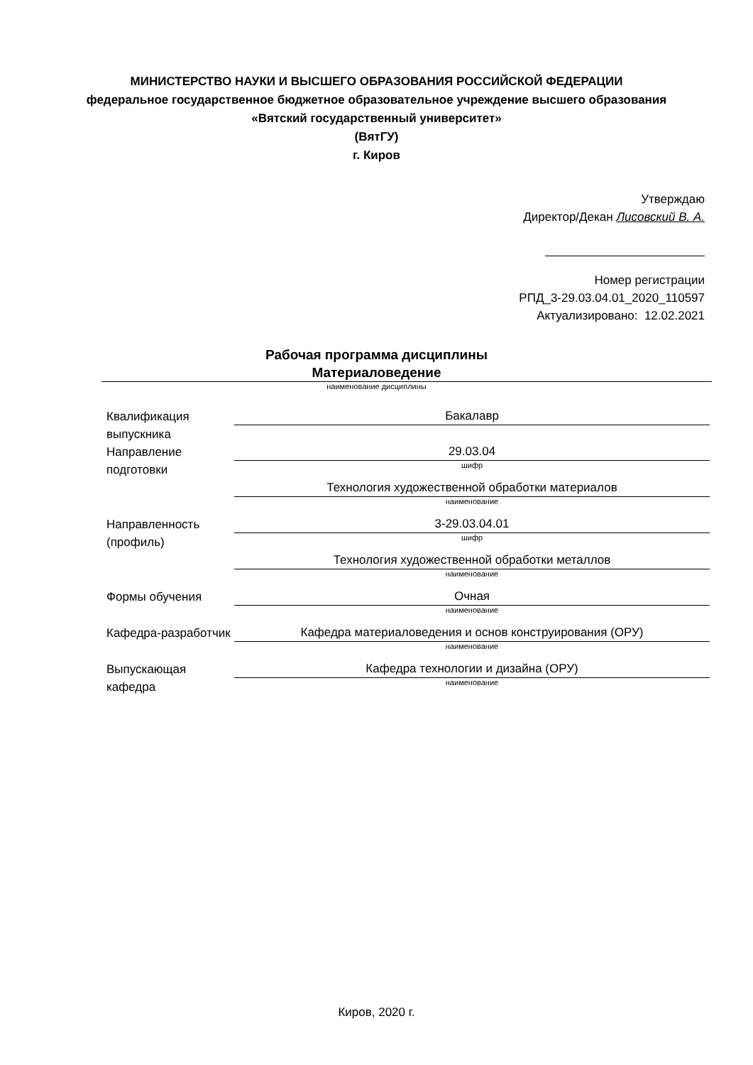МИНИСТЕРСТВО НАУКИ И ВЫСШЕГО ОБРАЗОВАНИЯ РОССИЙСКОЙ ФЕДЕРАЦИИ
федеральное государственное бюджетное образовательное учреждение высшего образования «Вятский государственный университет»
(ВятГУ)
г. Киров
Утверждаю
Директор/Декан Лисовский В. А.
Номер регистрации
РПД_3-29.03.04.01_2020_110597
Актуализировано: 12.02.2021
Рабочая программа дисциплины
Материаловедение
наименование дисциплины
| Квалификация выпускника | Бакалавр |
| Направление подготовки | 29.03.04 шифр |
| | Технология художественной обработки материалов наименование |
| Направленность (профиль) | 3-29.03.04.01 шифр |
| | Технология художественной обработки металлов наименование |
| Формы обучения | Очная наименование |
| Кафедра-разработчик | Кафедра материаловедения и основ конструирования (ОРУ) наименование |
| Выпускающая кафедра | Кафедра технологии и дизайна (ОРУ) наименование |
Киров, 2020 г.